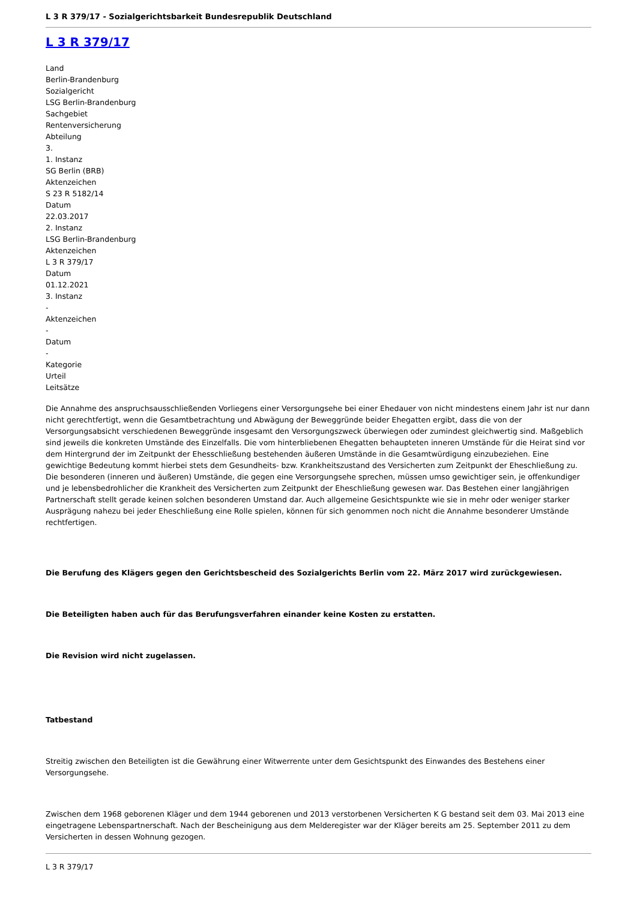L 3 R 379/17 - Sozialgerichtsbarkeit Bundesrepublik Deutschland
L 3 R 379/17
Land
Berlin-Brandenburg
Sozialgericht
LSG Berlin-Brandenburg
Sachgebiet
Rentenversicherung
Abteilung
3.
1. Instanz
SG Berlin (BRB)
Aktenzeichen
S 23 R 5182/14
Datum
22.03.2017
2. Instanz
LSG Berlin-Brandenburg
Aktenzeichen
L 3 R 379/17
Datum
01.12.2021
3. Instanz
-
Aktenzeichen
-
Datum
-
Kategorie
Urteil
Leitsätze
Die Annahme des anspruchsausschließenden Vorliegens einer Versorgungsehe bei einer Ehedauer von nicht mindestens einem Jahr ist nur dann nicht gerechtfertigt, wenn die Gesamtbetrachtung und Abwägung der Beweggründe beider Ehegatten ergibt, dass die von der Versorgungsabsicht verschiedenen Beweggründe insgesamt den Versorgungszweck überwiegen oder zumindest gleichwertig sind. Maßgeblich sind jeweils die konkreten Umstände des Einzelfalls. Die vom hinterbliebenen Ehegatten behaupteten inneren Umstände für die Heirat sind vor dem Hintergrund der im Zeitpunkt der Ehesschließung bestehenden äußeren Umstände in die Gesamtwürdigung einzubeziehen. Eine gewichtige Bedeutung kommt hierbei stets dem Gesundheits- bzw. Krankheitszustand des Versicherten zum Zeitpunkt der Eheschließung zu. Die besonderen (inneren und äußeren) Umstände, die gegen eine Versorgungsehe sprechen, müssen umso gewichtiger sein, je offenkundiger und je lebensbedrohlicher die Krankheit des Versicherten zum Zeitpunkt der Eheschließung gewesen war. Das Bestehen einer langjährigen Partnerschaft stellt gerade keinen solchen besonderen Umstand dar. Auch allgemeine Gesichtspunkte wie sie in mehr oder weniger starker Ausprägung nahezu bei jeder Eheschließung eine Rolle spielen, können für sich genommen noch nicht die Annahme besonderer Umstände rechtfertigen.
Die Berufung des Klägers gegen den Gerichtsbescheid des Sozialgerichts Berlin vom 22. März 2017 wird zurückgewiesen.
Die Beteiligten haben auch für das Berufungsverfahren einander keine Kosten zu erstatten.
Die Revision wird nicht zugelassen.
Tatbestand
Streitig zwischen den Beteiligten ist die Gewährung einer Witwerrente unter dem Gesichtspunkt des Einwandes des Bestehens einer Versorgungsehe.
Zwischen dem 1968 geborenen Kläger und dem 1944 geborenen und 2013 verstorbenen Versicherten K G bestand seit dem 03. Mai 2013 eine eingetragene Lebenspartnerschaft. Nach der Bescheinigung aus dem Melderegister war der Kläger bereits am 25. September 2011 zu dem Versicherten in dessen Wohnung gezogen.
L 3 R 379/17